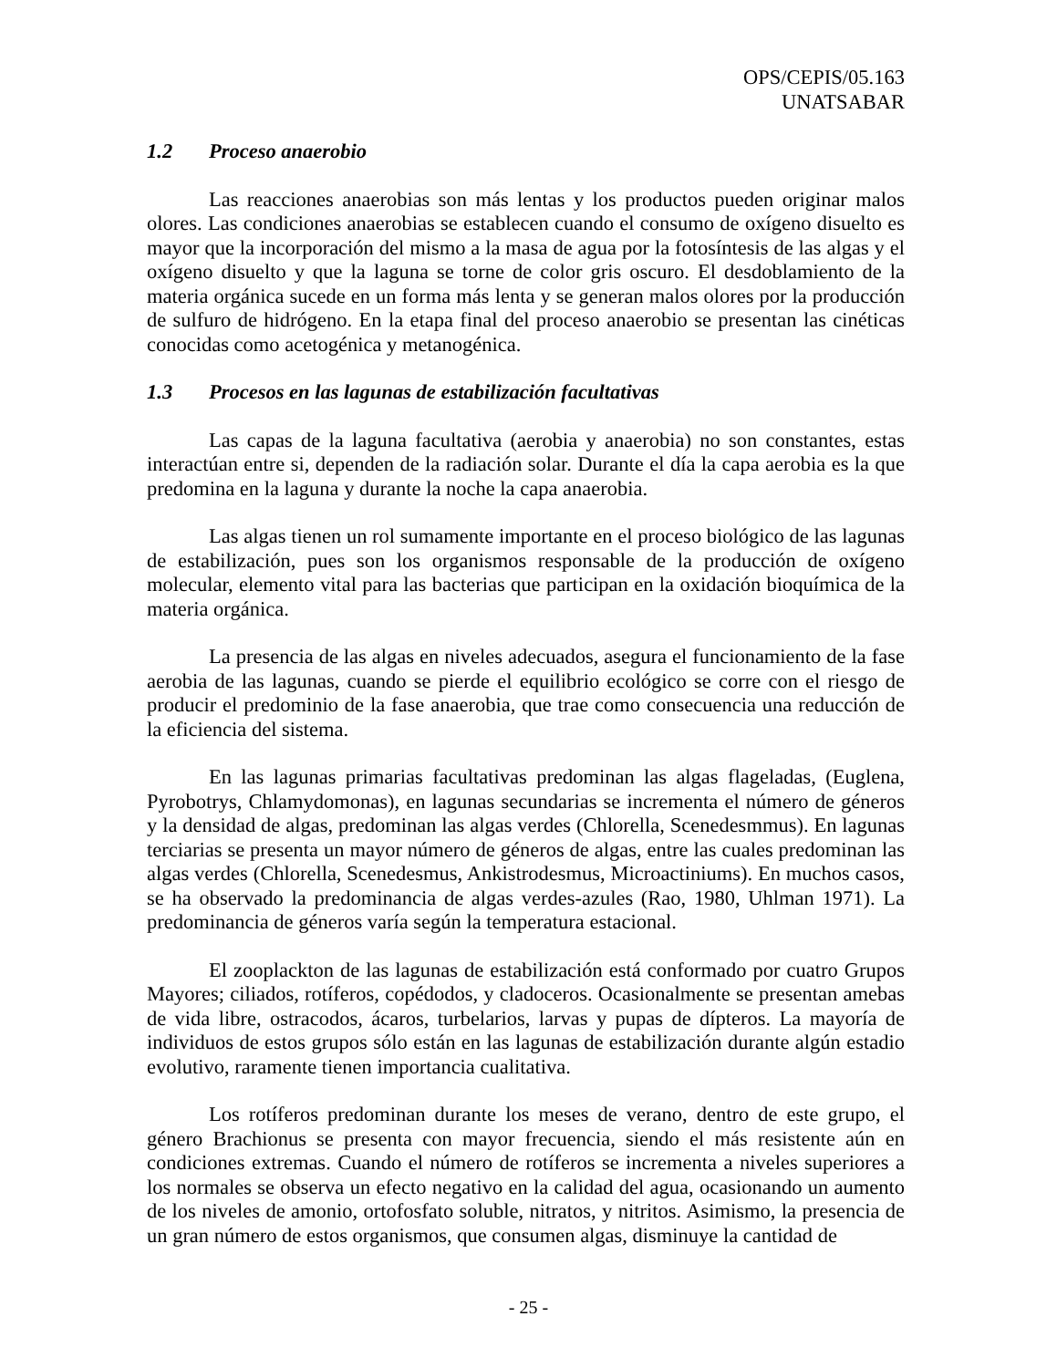OPS/CEPIS/05.163
UNATSABAR
1.2 Proceso anaerobio
Las reacciones anaerobias son más lentas y los productos pueden originar malos olores. Las condiciones anaerobias se establecen cuando el consumo de oxígeno disuelto es mayor que la incorporación del mismo a la masa de agua por la fotosíntesis de las algas y el oxígeno disuelto y que la laguna se torne de color gris oscuro. El desdoblamiento de la materia orgánica sucede en un forma más lenta y se generan malos olores por la producción de sulfuro de hidrógeno. En la etapa final del proceso anaerobio se presentan las cinéticas conocidas como acetogénica y metanogénica.
1.3 Procesos en las lagunas de estabilización facultativas
Las capas de la laguna facultativa (aerobia y anaerobia) no son constantes, estas interactúan entre si, dependen de la radiación solar. Durante el día la capa aerobia es la que predomina en la laguna y durante la noche la capa anaerobia.
Las algas tienen un rol sumamente importante en el proceso biológico de las lagunas de estabilización, pues son los organismos responsable de la producción de oxígeno molecular, elemento vital para las bacterias que participan en la oxidación bioquímica de la materia orgánica.
La presencia de las algas en niveles adecuados, asegura el funcionamiento de la fase aerobia de las lagunas, cuando se pierde el equilibrio ecológico se corre con el riesgo de producir el predominio de la fase anaerobia, que trae como consecuencia una reducción de la eficiencia del sistema.
En las lagunas primarias facultativas predominan las algas flageladas, (Euglena, Pyrobotrys, Chlamydomonas), en lagunas secundarias se incrementa el número de géneros y la densidad de algas, predominan las algas verdes (Chlorella, Scenedesmmus). En lagunas terciarias se presenta un mayor número de géneros de algas, entre las cuales predominan las algas verdes (Chlorella, Scenedesmus, Ankistrodesmus, Microactiniums). En muchos casos, se ha observado la predominancia de algas verdes-azules (Rao, 1980, Uhlman 1971). La predominancia de géneros varía según la temperatura estacional.
El zooplackton de las lagunas de estabilización está conformado por cuatro Grupos Mayores; ciliados, rotíferos, copédodos, y cladoceros. Ocasionalmente se presentan amebas de vida libre, ostracodos, ácaros, turbelarios, larvas y pupas de dípteros. La mayoría de individuos de estos grupos sólo están en las lagunas de estabilización durante algún estadio evolutivo, raramente tienen importancia cualitativa.
Los rotíferos predominan durante los meses de verano, dentro de este grupo, el género Brachionus se presenta con mayor frecuencia, siendo el más resistente aún en condiciones extremas. Cuando el número de rotíferos se incrementa a niveles superiores a los normales se observa un efecto negativo en la calidad del agua, ocasionando un aumento de los niveles de amonio, ortofosfato soluble, nitratos, y nitritos. Asimismo, la presencia de un gran número de estos organismos, que consumen algas, disminuye la cantidad de
- 25 -